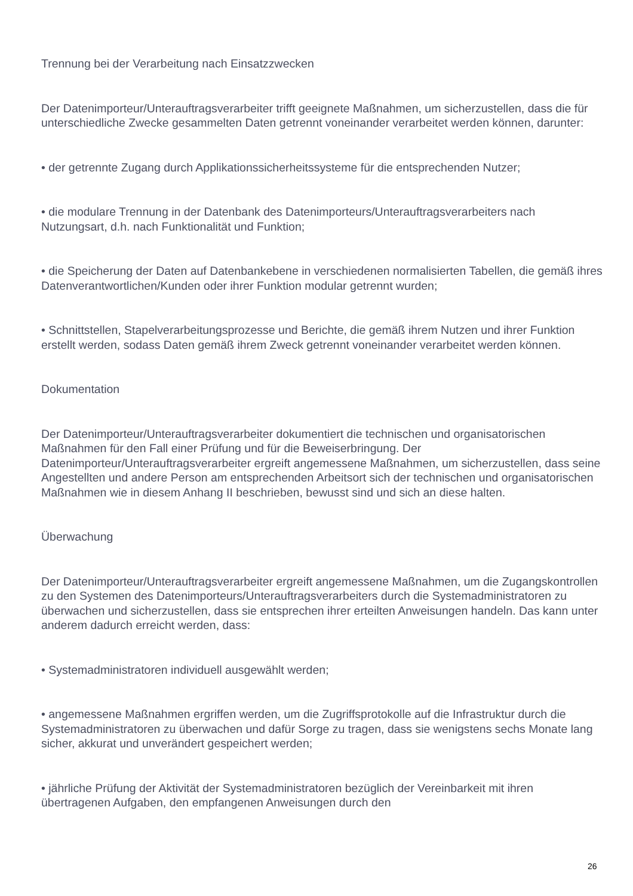Trennung bei der Verarbeitung nach Einsatzzwecken
Der Datenimporteur/Unterauftragsverarbeiter trifft geeignete Maßnahmen, um sicherzustellen, dass die für unterschiedliche Zwecke gesammelten Daten getrennt voneinander verarbeitet werden können, darunter:
• der getrennte Zugang durch Applikationssicherheitssysteme für die entsprechenden Nutzer;
• die modulare Trennung in der Datenbank des Datenimporteurs/Unterauftragsverarbeiters nach Nutzungsart, d.h. nach Funktionalität und Funktion;
• die Speicherung der Daten auf Datenbankebene in verschiedenen normalisierten Tabellen, die gemäß ihres Datenverantwortlichen/Kunden oder ihrer Funktion modular getrennt wurden;
• Schnittstellen, Stapelverarbeitungsprozesse und Berichte, die gemäß ihrem Nutzen und ihrer Funktion erstellt werden, sodass Daten gemäß ihrem Zweck getrennt voneinander verarbeitet werden können.
Dokumentation
Der Datenimporteur/Unterauftragsverarbeiter dokumentiert die technischen und organisatorischen Maßnahmen für den Fall einer Prüfung und für die Beweiserbringung. Der Datenimporteur/Unterauftragsverarbeiter ergreift angemessene Maßnahmen, um sicherzustellen, dass seine Angestellten und andere Person am entsprechenden Arbeitsort sich der technischen und organisatorischen Maßnahmen wie in diesem Anhang II beschrieben, bewusst sind und sich an diese halten.
Überwachung
Der Datenimporteur/Unterauftragsverarbeiter ergreift angemessene Maßnahmen, um die Zugangskontrollen zu den Systemen des Datenimporteurs/Unterauftragsverarbeiters durch die Systemadministratoren zu überwachen und sicherzustellen, dass sie entsprechen ihrer erteilten Anweisungen handeln. Das kann unter anderem dadurch erreicht werden, dass:
• Systemadministratoren individuell ausgewählt werden;
• angemessene Maßnahmen ergriffen werden, um die Zugriffsprotokolle auf die Infrastruktur durch die Systemadministratoren zu überwachen und dafür Sorge zu tragen, dass sie wenigstens sechs Monate lang sicher, akkurat und unverändert gespeichert werden;
• jährliche Prüfung der Aktivität der Systemadministratoren bezüglich der Vereinbarkeit mit ihren übertragenen Aufgaben, den empfangenen Anweisungen durch den
26